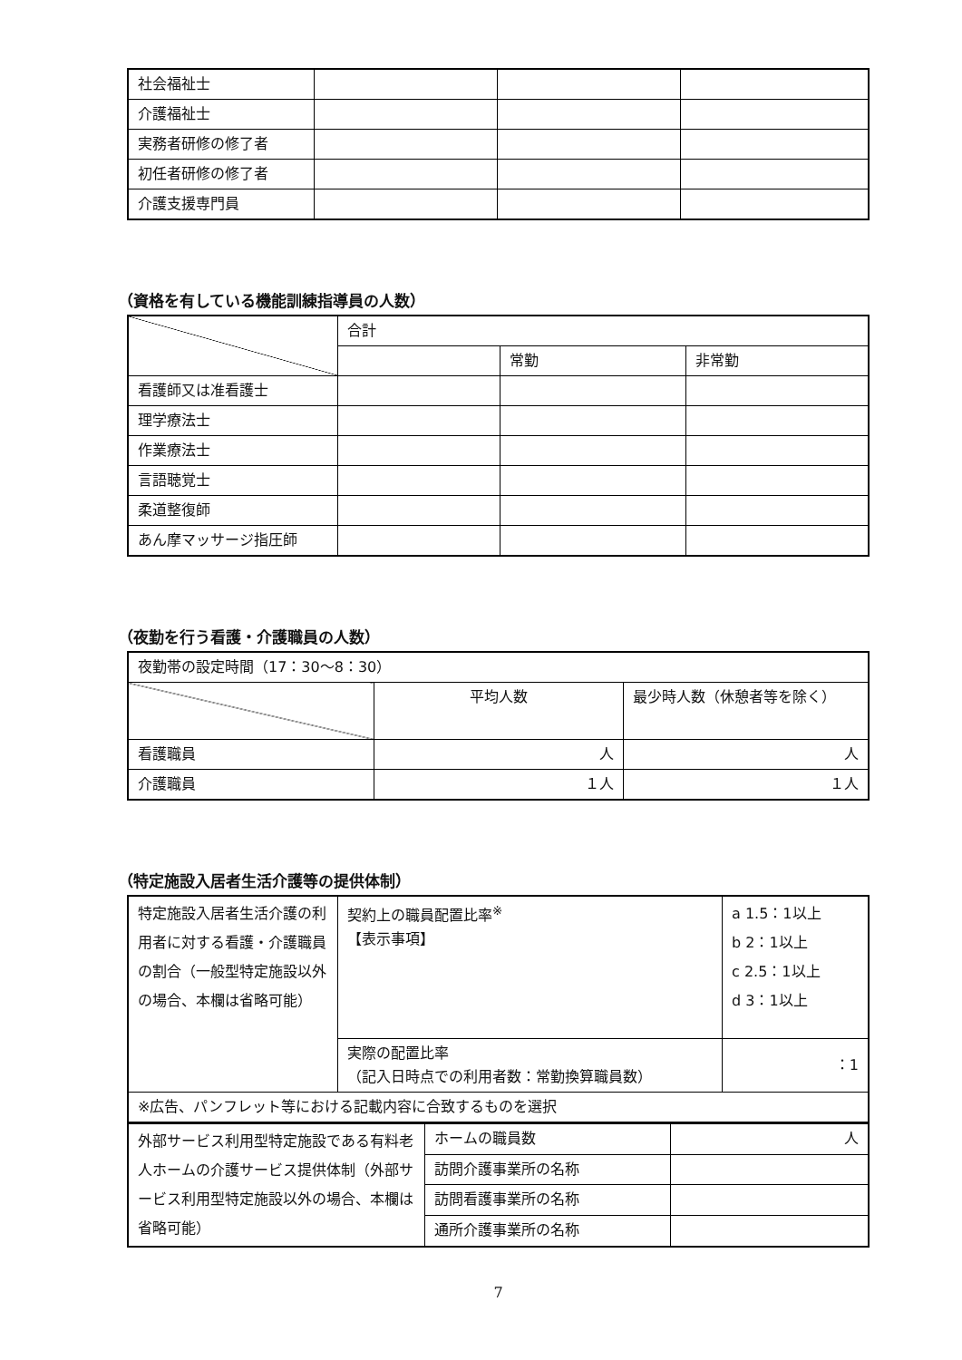| 社会福祉士 | | | |
| 介護福祉士 | | | |
| 実務者研修の修了者 | | | |
| 初任者研修の修了者 | | | |
| 介護支援専門員 | | | |
（資格を有している機能訓練指導員の人数）
| | 合計 | | |
| | | 常勤 | 非常勤 |
| 看護師又は准看護士 | | | |
| 理学療法士 | | | |
| 作業療法士 | | | |
| 言語聴覚士 | | | |
| 柔道整復師 | | | |
| あん摩マッサージ指圧師 | | | |
（夜勤を行う看護・介護職員の人数）
| 夜勤帯の設定時間（17：30～8：30） | | |
| | 平均人数 | 最少時人数（休憩者等を除く） |
| 看護職員 | 人 | 人 |
| 介護職員 | １人 | １人 |
（特定施設入居者生活介護等の提供体制）
| 特定施設入居者生活介護の利用者に対する看護・介護職員の割合（一般型特定施設以外の場合、本欄は省略可能） | 契約上の職員配置比率<sup>※</sup> 【表示事項】 | a 1.5：1以上 b 2：1以上 c 2.5：1以上 d 3：1以上 |
| | 実際の配置比率 （記入日時点での利用者数：常勤換算職員数） | ：1 |
| ※広告、パンフレット等における記載内容に合致するものを選択 | | |
| 外部サービス利用型特定施設である有料老人ホームの介護サービス提供体制（外部サービス利用型特定施設以外の場合、本欄は省略可能） | ホームの職員数 | 人 |
| | 訪問介護事業所の名称 | |
| | 訪問看護事業所の名称 | |
| | 通所介護事業所の名称 | |
7